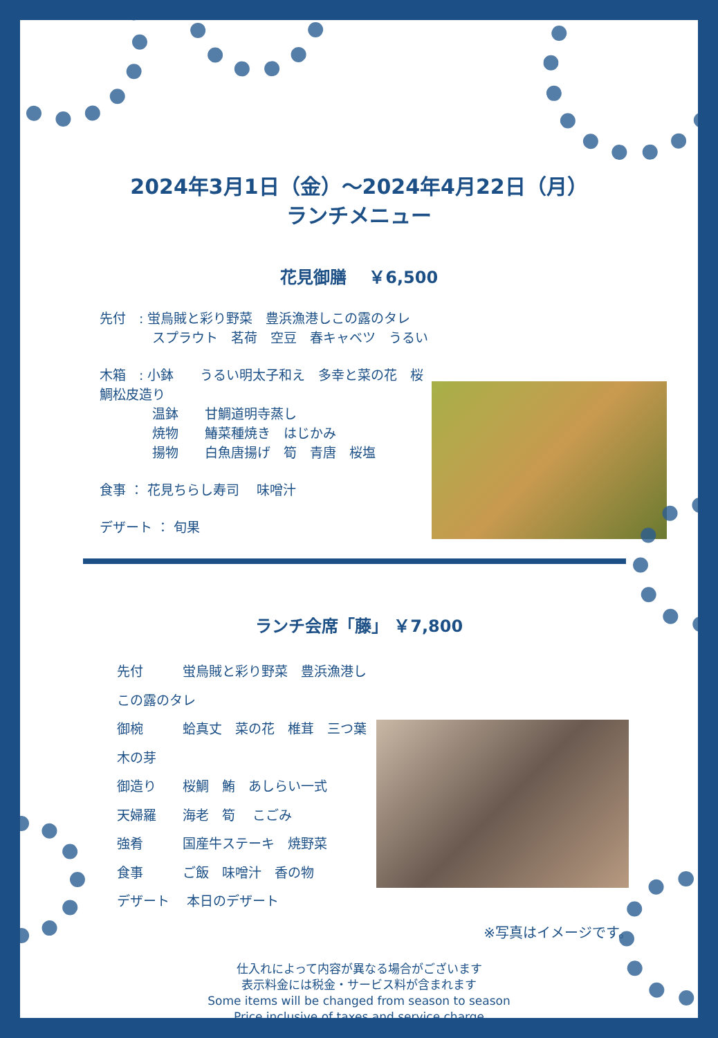2024年3月1日（金）～2024年4月22日（月）
ランチメニュー
花見御膳　 ￥6,500
先付　: 蛍烏賊と彩り野菜　豊浜漁港しこの露のタレ
スプラウト　茗荷　空豆　春キャベツ　うるい
木箱　: 小鉢　　うるい明太子和え　多幸と菜の花　桜鯛松皮造り
温鉢　　甘鯛道明寺蒸し
焼物　　鰆菜種焼き　はじかみ
揚物　　白魚唐揚げ　筍　青唐　桜塩
食事 ： 花見ちらし寿司　 味噌汁
デザート ： 旬果
ランチ会席「藤」 ￥7,800
先付　　　蛍烏賊と彩り野菜　豊浜漁港しこの露のタレ
御椀　　　蛤真丈　菜の花　椎茸　三つ葉　木の芽
御造り　　桜鯛　鮪　あしらい一式
天婦羅　　海老　筍　 こごみ
強肴　　　国産牛ステーキ　焼野菜
食事　　　ご飯　味噌汁　香の物
デザート　 本日のデザート
※写真はイメージです。
仕入れによって内容が異なる場合がございます
表示料金には税金・サービス料が含まれます
Some items will be changed from season to season
Price inclusive of taxes and service charge